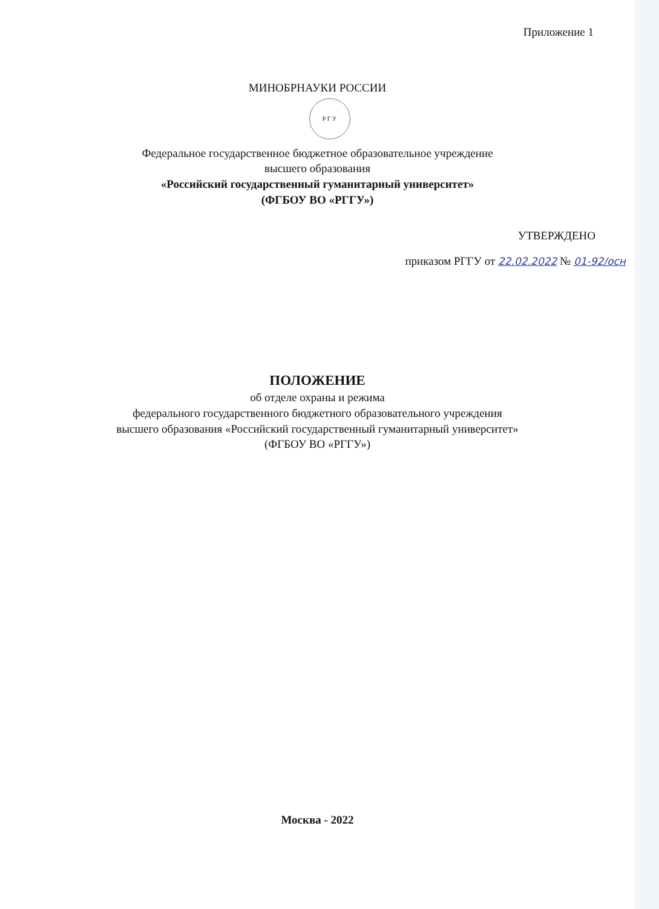Приложение 1
МИНОБРНАУКИ РОССИИ
Р Г У
Федеральное государственное бюджетное образовательное учреждение
высшего образования
«Российский государственный гуманитарный университет»
(ФГБОУ ВО «РГГУ»)
УТВЕРЖДЕНО
приказом РГГУ от 22.02.2022 № 01-92/осн
ПОЛОЖЕНИЕ
об отделе охраны и режима
федерального государственного бюджетного образовательного учреждения
высшего образования «Российский государственный гуманитарный университет»
(ФГБОУ ВО «РГГУ»)
Москва - 2022